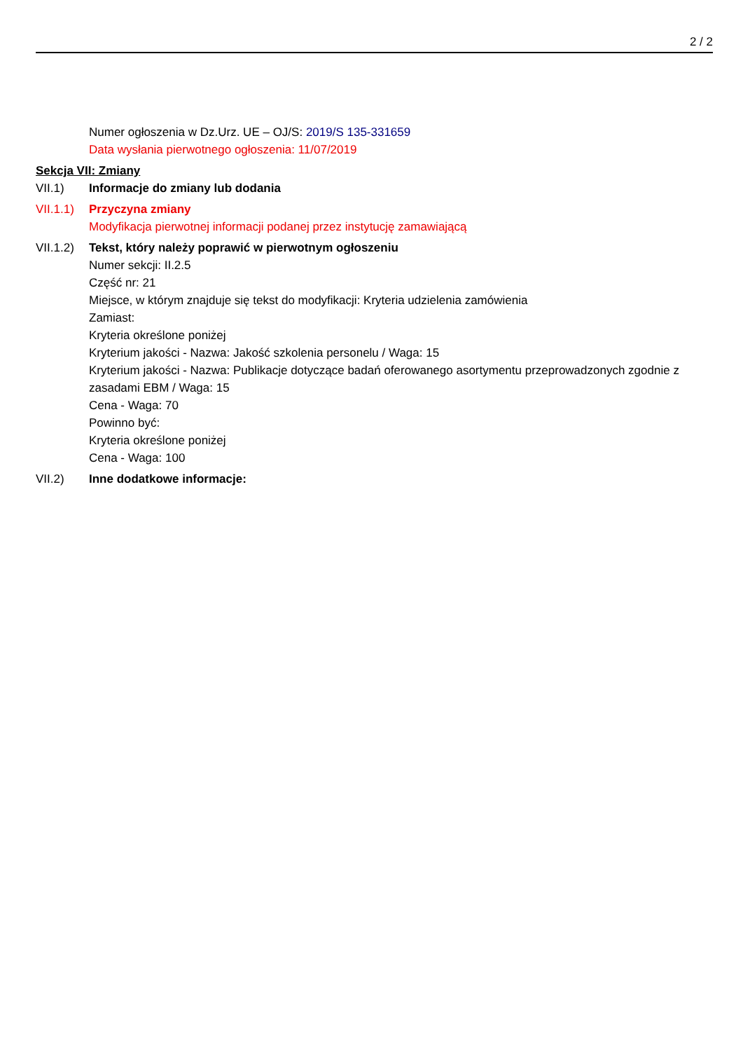2 / 2
Numer ogłoszenia w Dz.Urz. UE – OJ/S: 2019/S 135-331659
Data wysłania pierwotnego ogłoszenia: 11/07/2019
Sekcja VII: Zmiany
VII.1) Informacje do zmiany lub dodania
VII.1.1)
Przyczyna zmiany
Modyfikacja pierwotnej informacji podanej przez instytucję zamawiającą
VII.1.2)
Tekst, który należy poprawić w pierwotnym ogłoszeniu
Numer sekcji: II.2.5
Część nr: 21
Miejsce, w którym znajduje się tekst do modyfikacji: Kryteria udzielenia zamówienia
Zamiast:
Kryteria określone poniżej
Kryterium jakości - Nazwa: Jakość szkolenia personelu / Waga: 15
Kryterium jakości - Nazwa: Publikacje dotyczące badań oferowanego asortymentu przeprowadzonych zgodnie z zasadami EBM / Waga: 15
Cena - Waga: 70
Powinno być:
Kryteria określone poniżej
Cena - Waga: 100
VII.2) Inne dodatkowe informacje: